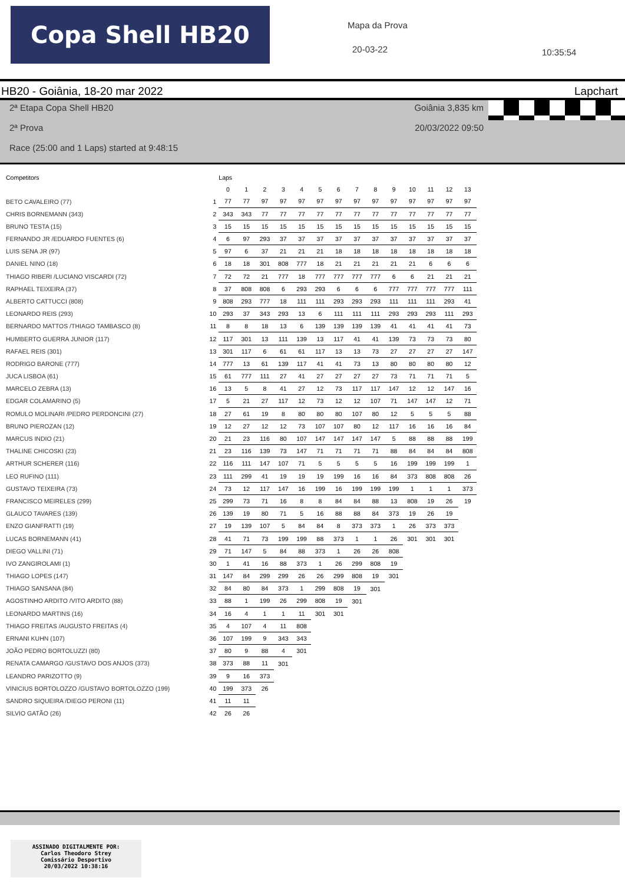Copa Shell HB20
Mapa da Prova
20-03-22
10:35:54
HB20 - Goiânia, 18-20 mar 2022 Lapchart
2ª Etapa Copa Shell HB20 Goiânia 3,835 km
2ª Prova 20/03/2022 09:50
Race (25:00 and 1 Laps) started at 9:48:15
| Competitors | | Laps | | | | | | | | | | | | | |
| --- | --- | --- | --- | --- | --- | --- | --- | --- | --- | --- | --- | --- | --- | --- | --- |
| | | 0 | 1 | 2 | 3 | 4 | 5 | 6 | 7 | 8 | 9 | 10 | 11 | 12 | 13 |
| BETO CAVALEIRO (77) | 1 | 77 | 77 | 97 | 97 | 97 | 97 | 97 | 97 | 97 | 97 | 97 | 97 | 97 | 97 |
| CHRIS BORNEMANN (343) | 2 | 343 | 343 | 77 | 77 | 77 | 77 | 77 | 77 | 77 | 77 | 77 | 77 | 77 | 77 |
| BRUNO TESTA (15) | 3 | 15 | 15 | 15 | 15 | 15 | 15 | 15 | 15 | 15 | 15 | 15 | 15 | 15 | 15 |
| FERNANDO JR /EDUARDO FUENTES (6) | 4 | 6 | 97 | 293 | 37 | 37 | 37 | 37 | 37 | 37 | 37 | 37 | 37 | 37 | 37 |
| LUIS SENA JR (97) | 5 | 97 | 6 | 37 | 21 | 21 | 21 | 18 | 18 | 18 | 18 | 18 | 18 | 18 | 18 |
| DANIEL NINO (18) | 6 | 18 | 18 | 301 | 808 | 777 | 18 | 21 | 21 | 21 | 21 | 21 | 6 | 6 | 6 |
| THIAGO RIBERI /LUCIANO VISCARDI (72) | 7 | 72 | 72 | 21 | 777 | 18 | 777 | 777 | 777 | 777 | 6 | 6 | 21 | 21 | 21 |
| RAPHAEL TEIXEIRA (37) | 8 | 37 | 808 | 808 | 6 | 293 | 293 | 6 | 6 | 6 | 777 | 777 | 777 | 777 | 111 |
| ALBERTO CATTUCCI (808) | 9 | 808 | 293 | 777 | 18 | 111 | 111 | 293 | 293 | 293 | 111 | 111 | 111 | 293 | 41 |
| LEONARDO REIS (293) | 10 | 293 | 37 | 343 | 293 | 13 | 6 | 111 | 111 | 111 | 293 | 293 | 293 | 111 | 293 |
| BERNARDO MATTOS /THIAGO TAMBASCO (8) | 11 | 8 | 8 | 18 | 13 | 6 | 139 | 139 | 139 | 139 | 41 | 41 | 41 | 41 | 73 |
| HUMBERTO GUERRA JUNIOR (117) | 12 | 117 | 301 | 13 | 111 | 139 | 13 | 117 | 41 | 41 | 139 | 73 | 73 | 73 | 80 |
| RAFAEL REIS (301) | 13 | 301 | 117 | 6 | 61 | 61 | 117 | 13 | 13 | 73 | 27 | 27 | 27 | 27 | 147 |
| RODRIGO BARONE (777) | 14 | 777 | 13 | 61 | 139 | 117 | 41 | 41 | 73 | 13 | 80 | 80 | 80 | 80 | 12 |
| JUCA LISBOA (61) | 15 | 61 | 777 | 111 | 27 | 41 | 27 | 27 | 27 | 27 | 73 | 71 | 71 | 71 | 5 |
| MARCELO ZEBRA (13) | 16 | 13 | 5 | 8 | 41 | 27 | 12 | 73 | 117 | 117 | 147 | 12 | 12 | 147 | 16 |
| EDGAR COLAMARINO (5) | 17 | 5 | 21 | 27 | 117 | 12 | 73 | 12 | 12 | 107 | 71 | 147 | 147 | 12 | 71 |
| ROMULO MOLINARI /PEDRO PERDONCINI (27) | 18 | 27 | 61 | 19 | 8 | 80 | 80 | 80 | 107 | 80 | 12 | 5 | 5 | 5 | 88 |
| BRUNO PIEROZAN (12) | 19 | 12 | 27 | 12 | 12 | 73 | 107 | 107 | 80 | 12 | 117 | 16 | 16 | 16 | 84 |
| MARCUS INDIO (21) | 20 | 21 | 23 | 116 | 80 | 107 | 147 | 147 | 147 | 147 | 5 | 88 | 88 | 88 | 199 |
| THALINE CHICOSKI (23) | 21 | 23 | 116 | 139 | 73 | 147 | 71 | 71 | 71 | 71 | 88 | 84 | 84 | 84 | 808 |
| ARTHUR SCHERER (116) | 22 | 116 | 111 | 147 | 107 | 71 | 5 | 5 | 5 | 5 | 16 | 199 | 199 | 199 | 1 |
| LEO RUFINO (111) | 23 | 111 | 299 | 41 | 19 | 19 | 19 | 199 | 16 | 16 | 84 | 373 | 808 | 808 | 26 |
| GUSTAVO TEIXEIRA (73) | 24 | 73 | 12 | 117 | 147 | 16 | 199 | 16 | 199 | 199 | 199 | 1 | 1 | 1 | 373 |
| FRANCISCO MEIRELES (299) | 25 | 299 | 73 | 71 | 16 | 8 | 8 | 84 | 84 | 88 | 13 | 808 | 19 | 26 | 19 |
| GLAUCO TAVARES (139) | 26 | 139 | 19 | 80 | 71 | 5 | 16 | 88 | 88 | 84 | 373 | 19 | 26 | 19 | |
| ENZO GIANFRATTI (19) | 27 | 19 | 139 | 107 | 5 | 84 | 84 | 8 | 373 | 373 | 1 | 26 | 373 | 373 | |
| LUCAS BORNEMANN (41) | 28 | 41 | 71 | 73 | 199 | 199 | 88 | 373 | 1 | 1 | 26 | 301 | 301 | 301 | |
| DIEGO VALLINI (71) | 29 | 71 | 147 | 5 | 84 | 88 | 373 | 1 | 26 | 26 | 808 | | | | |
| IVO ZANGIROLAMI (1) | 30 | 1 | 41 | 16 | 88 | 373 | 1 | 26 | 299 | 808 | 19 | | | | |
| THIAGO LOPES (147) | 31 | 147 | 84 | 299 | 299 | 26 | 26 | 299 | 808 | 19 | 301 | | | | |
| THIAGO SANSANA (84) | 32 | 84 | 80 | 84 | 373 | 1 | 299 | 808 | 19 | 301 | | | | | |
| AGOSTINHO ARDITO /VITO ARDITO (88) | 33 | 88 | 1 | 199 | 26 | 299 | 808 | 19 | 301 | | | | | | |
| LEONARDO MARTINS (16) | 34 | 16 | 4 | 1 | 1 | 11 | 301 | 301 | | | | | | | |
| THIAGO FREITAS /AUGUSTO FREITAS (4) | 35 | 4 | 107 | 4 | 11 | 808 | | | | | | | | | |
| ERNANI KUHN (107) | 36 | 107 | 199 | 9 | 343 | 343 | | | | | | | | | |
| JOÃO PEDRO BORTOLUZZI (80) | 37 | 80 | 9 | 88 | 4 | 301 | | | | | | | | | |
| RENATA CAMARGO /GUSTAVO DOS ANJOS (373) | 38 | 373 | 88 | 11 | 301 | | | | | | | | | | |
| LEANDRO PARIZOTTO (9) | 39 | 9 | 16 | 373 | | | | | | | | | | | |
| VINICIUS BORTOLOZZO /GUSTAVO BORTOLOZZO (199) | 40 | 199 | 373 | 26 | | | | | | | | | | | |
| SANDRO SIQUEIRA /DIEGO PERONI (11) | 41 | 11 | 11 | | | | | | | | | | | | |
| SILVIO GATÃO (26) | 42 | 26 | 26 | | | | | | | | | | | | |
ASSINADO DIGITALMENTE POR:
Carlos Theodoro Strey
Comissário Desportivo
20/03/2022 10:38:16